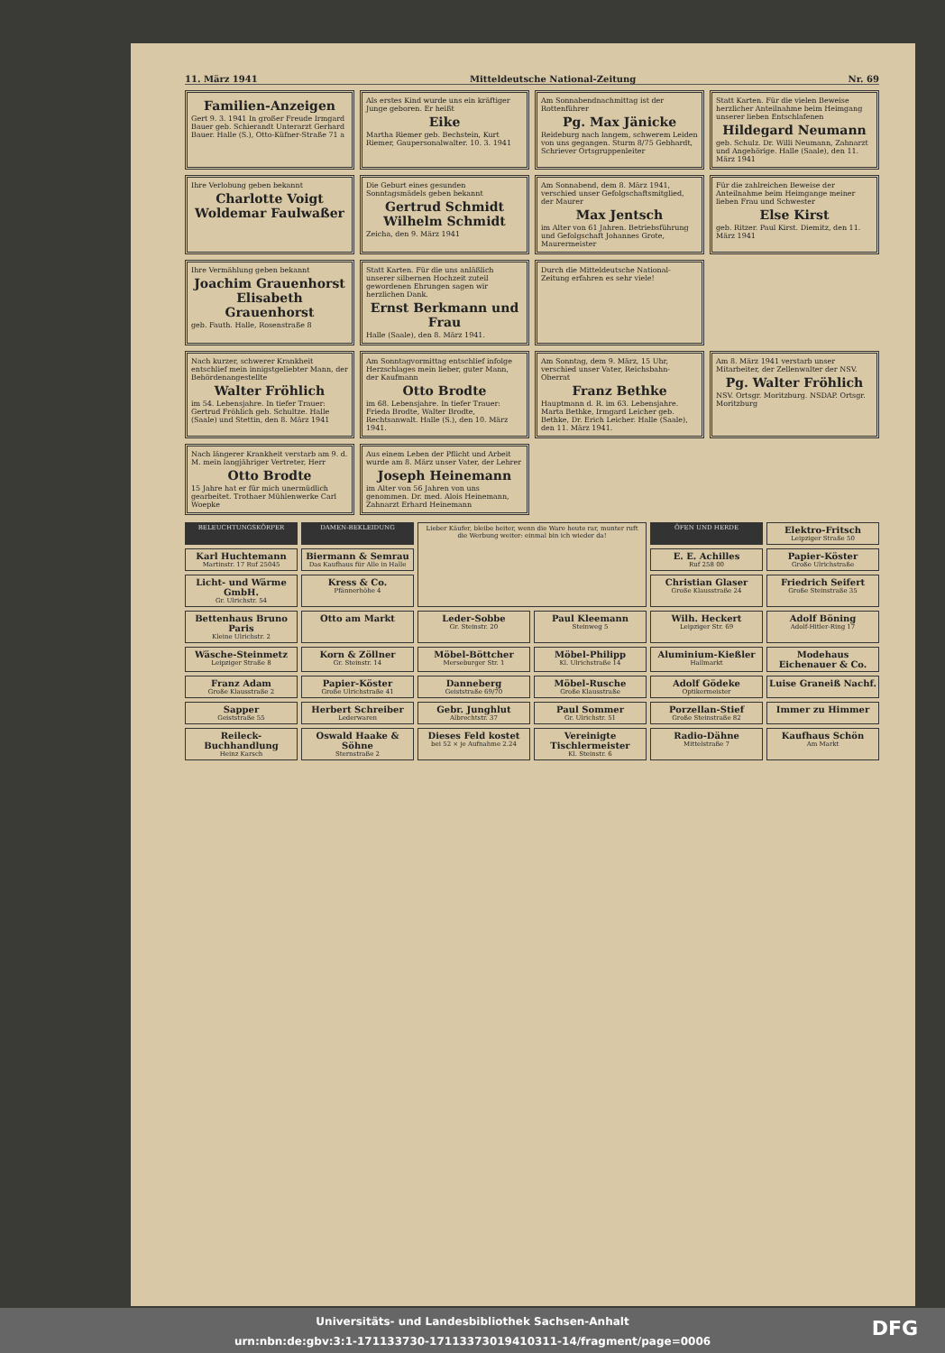11. März 1941 Mitteldeutsche National-Zeitung Nr. 69
Familien-Anzeigen
Gert 9. 3. 1941 In großer Freude Irmgard Bauer geb. Schierandt Unterarzt Gerhard Bauer. Halle (S.), Otto-Küfner-Straße 71 a
Als erstes Kind wurde uns ein kräftiger Junge geboren. Er heißt
Eike
Martha Riemer geb. Bechstein, Kurt Riemer, Gaupersonalwalter. 10. 3. 1941
Am Sonnabendnachmittag ist der Rottenführer
Pg. Max Jänicke
Reideburg nach langem, schwerem Leiden von uns gegangen. Sturm 8/75 Gebhardt, Schriever Ortsgruppenleiter
Statt Karten. Für die vielen Beweise herzlicher Anteilnahme beim Heimgang unserer lieben Entschlafenen
Hildegard Neumann
geb. Schulz. Dr. Willi Neumann, Zahnarzt und Angehörige. Halle (Saale), den 11. März 1941
Ihre Verlobung geben bekannt
Charlotte Voigt
Woldemar Faulwaßer
Die Geburt eines gesunden Sonntagsmädels geben bekannt
Gertrud Schmidt
Wilhelm Schmidt
Zeicha, den 9. März 1941
Am Sonnabend, dem 8. März 1941, verschied unser Gefolgschaftsmitglied, der Maurer
Max Jentsch
im Alter von 61 Jahren. Betriebsführung und Gefolgschaft Johannes Grote, Maurermeister
Für die zahlreichen Beweise der Anteilnahme beim Heimgange meiner lieben Frau und Schwester
Else Kirst
geb. Ritzer. Paul Kirst. Diemitz, den 11. März 1941
Ihre Vermählung geben bekannt
Joachim Grauenhorst
Elisabeth Grauenhorst
geb. Fauth. Halle, Rosenstraße 8
Statt Karten. Für die uns anläßlich unserer silbernen Hochzeit zuteil gewordenen Ehrungen sagen wir herzlichen Dank.
Ernst Berkmann und Frau
Halle (Saale), den 8. März 1941.
Durch die Mitteldeutsche National-Zeitung erfahren es sehr viele!
Nach kurzer, schwerer Krankheit entschlief mein innigstgeliebter Mann, der Behördenangestellte
Walter Fröhlich
im 54. Lebensjahre. In tiefer Trauer: Gertrud Fröhlich geb. Schultze. Halle (Saale) und Stettin, den 8. März 1941
Am Sonntagvormittag entschlief infolge Herzschlages mein lieber, guter Mann, der Kaufmann
Otto Brodte
im 68. Lebensjahre. In tiefer Trauer: Frieda Brodte, Walter Brodte, Rechtsanwalt. Halle (S.), den 10. März 1941.
Am Sonntag, dem 9. März, 15 Uhr, verschied unser Vater, Reichsbahn-Oberrat
Franz Bethke
Hauptmann d. R. im 63. Lebensjahre. Marta Bethke, Irmgard Leicher geb. Bethke, Dr. Erich Leicher. Halle (Saale), den 11. März 1941.
Am 8. März 1941 verstarb unser Mitarbeiter, der Zellenwalter der NSV.
Pg. Walter Fröhlich
NSV. Ortsgr. Moritzburg. NSDAP. Ortsgr. Moritzburg
Nach längerer Krankheit verstarb am 9. d. M. mein langjähriger Vertreter, Herr
Otto Brodte
15 Jahre hat er für mich unermüdlich gearbeitet. Trothaer Mühlenwerke Carl Woepke
Aus einem Leben der Pflicht und Arbeit wurde am 8. März unser Vater, der Lehrer
Joseph Heinemann
im Alter von 56 Jahren von uns genommen. Dr. med. Alois Heinemann, Zahnarzt Erhard Heinemann
BELEUCHTUNGSKÖRPER
DAMEN-BEKLEIDUNG
Lieber Käufer, bleibe heiter, wenn die Ware heute rar, munter ruft die Werbung weiter: einmal bin ich wieder da!
ÖFEN UND HERDE
Elektro-Fritsch
Leipziger Straße 50
Karl Huchtemann
Martinstr. 17 Ruf 25045
Biermann & Semrau
Das Kaufhaus für Alle in Halle
E. E. Achilles
Ruf 258 00
Papier-Köster
Große Ulrichstraße
Licht- und Wärme GmbH.
Gr. Ulrichstr. 54
Kress & Co.
Pfännerhöhe 4
Christian Glaser
Große Klausstraße 24
Friedrich Seifert
Große Steinstraße 35
Bettenhaus Bruno Paris
Kleine Ulrichstr. 2
Otto am Markt
Leder-Sobbe
Gr. Steinstr. 20
Paul Kleemann
Steinweg 5
Wilh. Heckert
Leipziger Str. 69
Adolf Böning
Adolf-Hitler-Ring 17
Wäsche-Steinmetz
Leipziger Straße 8
Korn & Zöllner
Gr. Steinstr. 14
Möbel-Böttcher
Merseburger Str. 1
Möbel-Philipp
Kl. Ulrichstraße 14
Aluminium-Kießler
Hallmarkt
Modehaus Eichenauer & Co.
Franz Adam
Große Klausstraße 2
Papier-Köster
Große Ulrichstraße 41
Danneberg
Geiststraße 69/70
Möbel-Rusche
Große Klausstraße
Adolf Gödeke
Optikermeister
Luise Graneiß Nachf.
Sapper
Geiststraße 55
Herbert Schreiber
Lederwaren
Gebr. Junghlut
Albrechtstr. 37
Paul Sommer
Gr. Ulrichstr. 51
Porzellan-Stief
Große Steinstraße 82
Immer zu Himmer
Reileck-Buchhandlung
Heinz Karsch
Oswald Haake & Söhne
Sternstraße 2
Dieses Feld kostet
bei 52 × je Aufnahme 2.24
Vereinigte Tischlermeister
Kl. Steinstr. 6
Radio-Dähne
Mittelstraße 7
Kaufhaus Schön
Am Markt
Universitäts- und Landesbibliothek Sachsen-Anhalt
urn:nbn:de:gbv:3:1-171133730-17113373019410311-14/fragment/page=0006
DFG